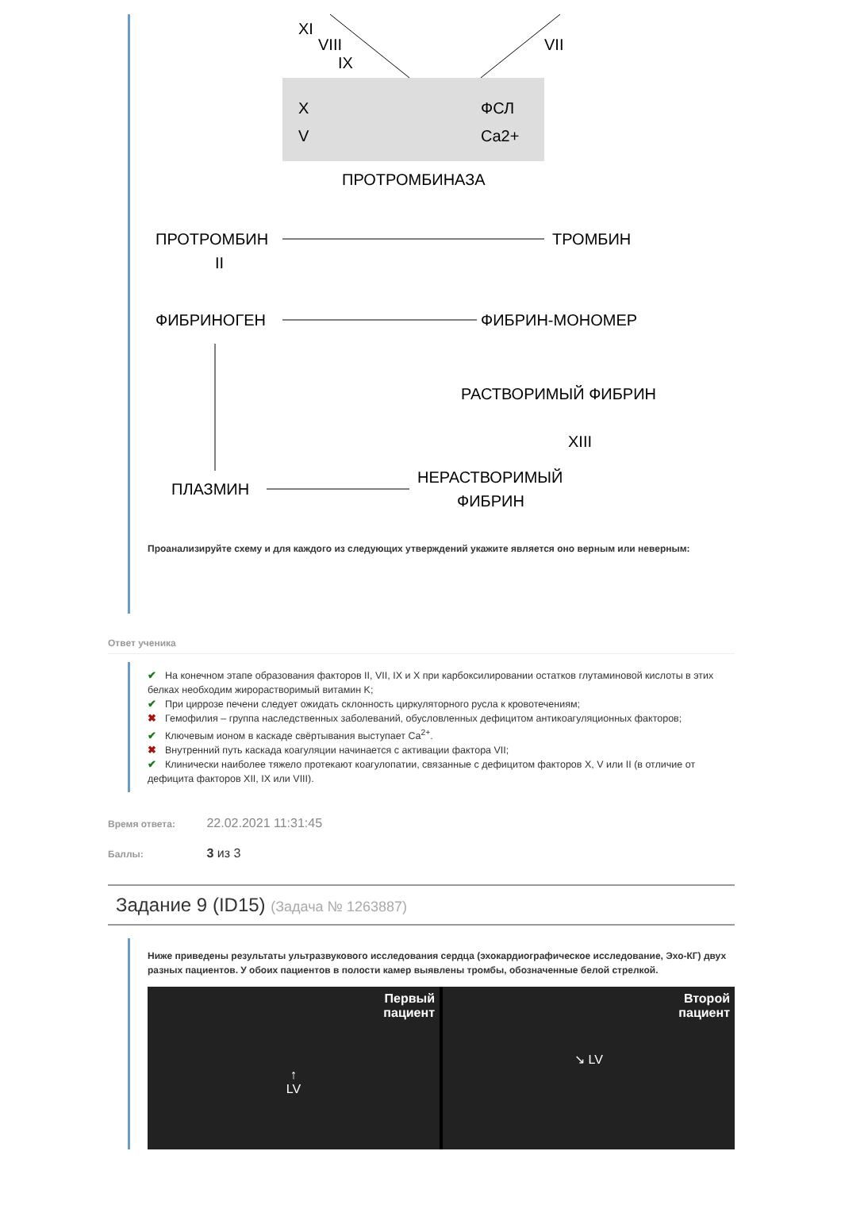XI
VIII
IX
VII
X
V
ФСЛ
Ca2+
ПРОТРОМБИНАЗА
ПРОТРОМБИН
II
ТРОМБИН
ФИБРИНОГЕН
ФИБРИН-МОНОМЕР
РАСТВОРИМЫЙ ФИБРИН
XIII
ПЛАЗМИН
НЕРАСТВОРИМЫЙ
ФИБРИН
Проанализируйте схему и для каждого из следующих утверждений укажите является оно верным или неверным:
Ответ ученика
✔ На конечном этапе образования факторов II, VII, IX и X при карбоксилировании остатков глутаминовой кислоты в этих белках необходим жирорастворимый витамин K;
✔ При циррозе печени следует ожидать склонность циркуляторного русла к кровотечениям;
✖ Гемофилия – группа наследственных заболеваний, обусловленных дефицитом антикоагуляционных факторов;
✔ Ключевым ионом в каскаде свёртывания выступает Ca<sup>2+</sup>.
✖ Внутренний путь каскада коагуляции начинается с активации фактора VII;
✔ Клинически наиболее тяжело протекают коагулопатии, связанные с дефицитом факторов X, V или II (в отличие от дефицита факторов XII, IX или VIII).
Время ответа: 22.02.2021 11:31:45
Баллы: 3 из 3
Задание 9 (ID15) (Задача № 1263887)
Ниже приведены результаты ультразвукового исследования сердца (эхокардиографическое исследование, Эхо-КГ) двух разных пациентов. У обоих пациентов в полости камер выявлены тромбы, обозначенные белой стрелкой.
Первый
пациент
↑
LV
Второй
пациент
↘ LV